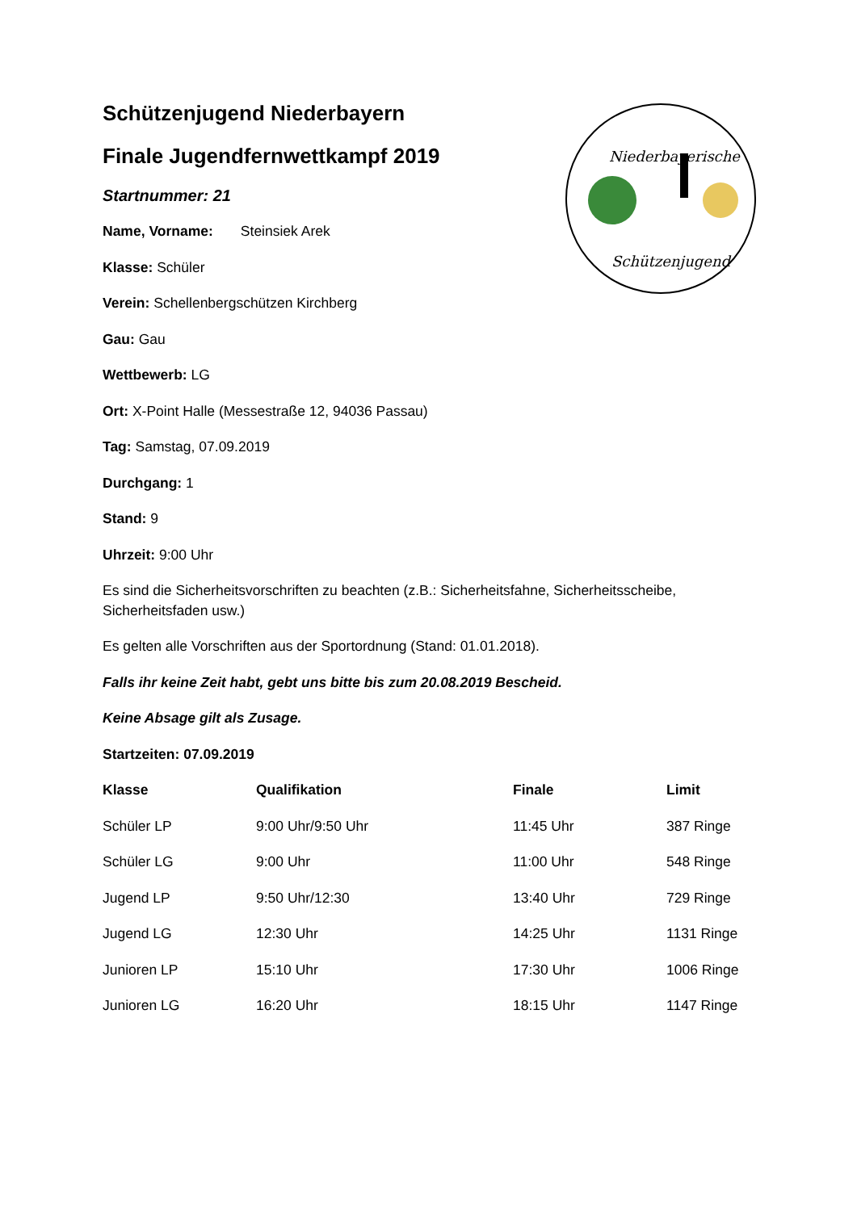Niederbayerische
Schützenjugend
Schützenjugend Niederbayern
Finale Jugendfernwettkampf 2019
Startnummer: 21
Name, Vorname: Steinsiek Arek
Klasse: Schüler
Verein: Schellenbergschützen Kirchberg
Gau: Gau
Wettbewerb: LG
Ort: X-Point Halle (Messestraße 12, 94036 Passau)
Tag: Samstag, 07.09.2019
Durchgang: 1
Stand: 9
Uhrzeit: 9:00 Uhr
Es sind die Sicherheitsvorschriften zu beachten (z.B.: Sicherheitsfahne, Sicherheitsscheibe, Sicherheitsfaden usw.)
Es gelten alle Vorschriften aus der Sportordnung (Stand: 01.01.2018).
Falls ihr keine Zeit habt, gebt uns bitte bis zum 20.08.2019 Bescheid.
Keine Absage gilt als Zusage.
Startzeiten: 07.09.2019
| Klasse | Qualifikation | Finale | Limit |
| --- | --- | --- | --- |
| Schüler LP | 9:00 Uhr/9:50 Uhr | 11:45 Uhr | 387 Ringe |
| Schüler LG | 9:00 Uhr | 11:00 Uhr | 548 Ringe |
| Jugend LP | 9:50 Uhr/12:30 | 13:40 Uhr | 729 Ringe |
| Jugend LG | 12:30 Uhr | 14:25 Uhr | 1131 Ringe |
| Junioren LP | 15:10 Uhr | 17:30 Uhr | 1006 Ringe |
| Junioren LG | 16:20 Uhr | 18:15 Uhr | 1147 Ringe |